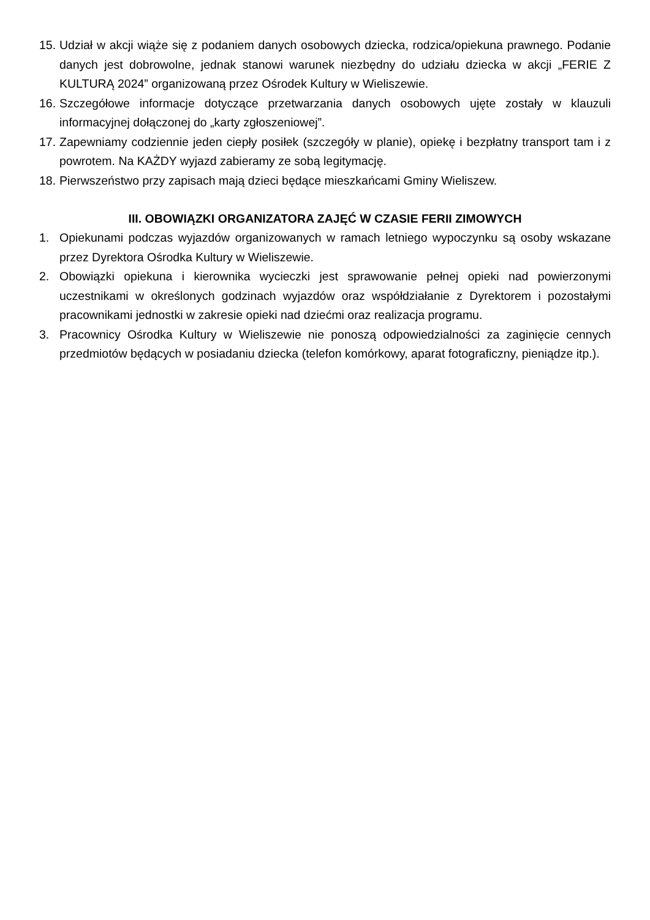15. Udział w akcji wiąże się z podaniem danych osobowych dziecka, rodzica/opiekuna prawnego. Podanie danych jest dobrowolne, jednak stanowi warunek niezbędny do udziału dziecka w akcji „FERIE Z KULTURĄ 2024” organizowaną przez Ośrodek Kultury w Wieliszewie.
16. Szczegółowe informacje dotyczące przetwarzania danych osobowych ujęte zostały w klauzuli informacyjnej dołączonej do „karty zgłoszeniowej”.
17. Zapewniamy codziennie jeden ciepły posiłek (szczegóły w planie), opiekę i bezpłatny transport tam i z powrotem. Na KAŻDY wyjazd zabieramy ze sobą legitymację.
18. Pierwszeństwo przy zapisach mają dzieci będące mieszkańcami Gminy Wieliszew.
III. OBOWIĄZKI ORGANIZATORA ZAJĘĆ W CZASIE FERII ZIMOWYCH
1. Opiekunami podczas wyjazdów organizowanych w ramach letniego wypoczynku są osoby wskazane przez Dyrektora Ośrodka Kultury w Wieliszewie.
2. Obowiązki opiekuna i kierownika wycieczki jest sprawowanie pełnej opieki nad powierzonymi uczestnikami w określonych godzinach wyjazdów oraz współdziałanie z Dyrektorem i pozostałymi pracownikami jednostki w zakresie opieki nad dziećmi oraz realizacja programu.
3. Pracownicy Ośrodka Kultury w Wieliszewie nie ponoszą odpowiedzialności za zaginięcie cennych przedmiotów będących w posiadaniu dziecka (telefon komórkowy, aparat fotograficzny, pieniądze itp.).